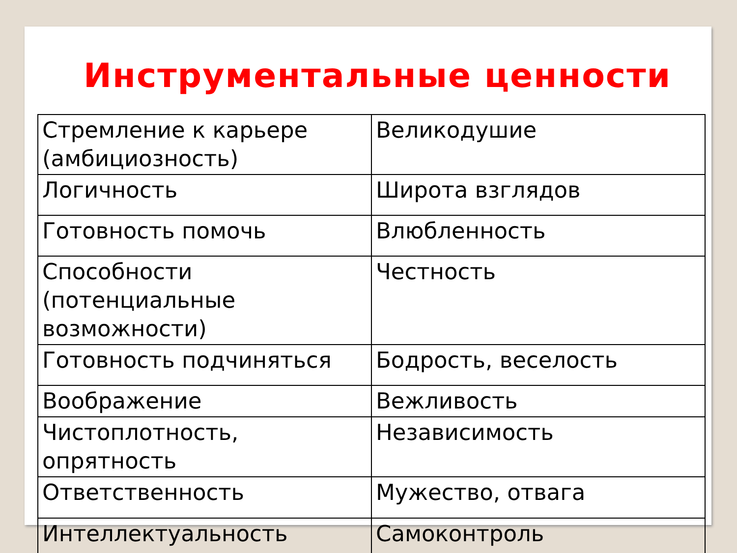Инструментальные ценности
| Стремление к карьере (амбициозность) | Великодушие |
| Логичность | Широта взглядов |
| Готовность помочь | Влюбленность |
| Способности (потенциальные возможности) | Честность |
| Готовность подчиняться | Бодрость, веселость |
| Воображение | Вежливость |
| Чистоплотность, опрятность | Независимость |
| Ответственность | Мужество, отвага |
| Интеллектуальность | Самоконтроль |